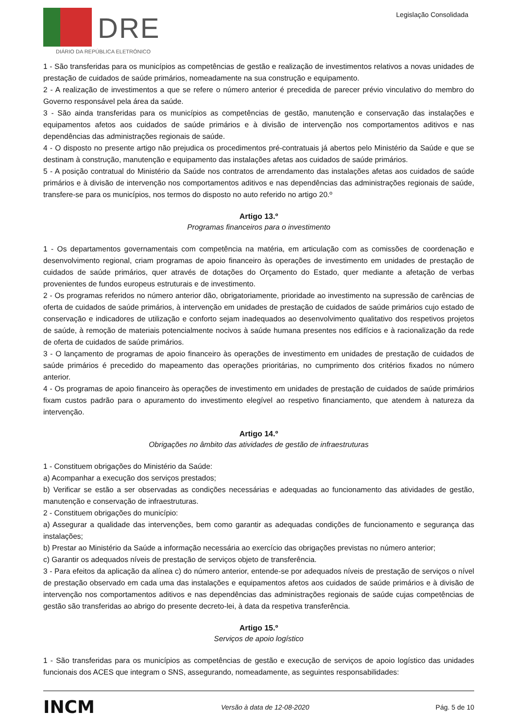DRE
DIÁRIO DA REPÚBLICA ELETRÓNICO
Legislação Consolidada
1 - São transferidas para os municípios as competências de gestão e realização de investimentos relativos a novas unidades de prestação de cuidados de saúde primários, nomeadamente na sua construção e equipamento.
2 - A realização de investimentos a que se refere o número anterior é precedida de parecer prévio vinculativo do membro do Governo responsável pela área da saúde.
3 - São ainda transferidas para os municípios as competências de gestão, manutenção e conservação das instalações e equipamentos afetos aos cuidados de saúde primários e à divisão de intervenção nos comportamentos aditivos e nas dependências das administrações regionais de saúde.
4 - O disposto no presente artigo não prejudica os procedimentos pré-contratuais já abertos pelo Ministério da Saúde e que se destinam à construção, manutenção e equipamento das instalações afetas aos cuidados de saúde primários.
5 - A posição contratual do Ministério da Saúde nos contratos de arrendamento das instalações afetas aos cuidados de saúde primários e à divisão de intervenção nos comportamentos aditivos e nas dependências das administrações regionais de saúde, transfere-se para os municípios, nos termos do disposto no auto referido no artigo 20.º
Artigo 13.º
Programas financeiros para o investimento
1 - Os departamentos governamentais com competência na matéria, em articulação com as comissões de coordenação e desenvolvimento regional, criam programas de apoio financeiro às operações de investimento em unidades de prestação de cuidados de saúde primários, quer através de dotações do Orçamento do Estado, quer mediante a afetação de verbas provenientes de fundos europeus estruturais e de investimento.
2 - Os programas referidos no número anterior dão, obrigatoriamente, prioridade ao investimento na supressão de carências de oferta de cuidados de saúde primários, à intervenção em unidades de prestação de cuidados de saúde primários cujo estado de conservação e indicadores de utilização e conforto sejam inadequados ao desenvolvimento qualitativo dos respetivos projetos de saúde, à remoção de materiais potencialmente nocivos à saúde humana presentes nos edifícios e à racionalização da rede de oferta de cuidados de saúde primários.
3 - O lançamento de programas de apoio financeiro às operações de investimento em unidades de prestação de cuidados de saúde primários é precedido do mapeamento das operações prioritárias, no cumprimento dos critérios fixados no número anterior.
4 - Os programas de apoio financeiro às operações de investimento em unidades de prestação de cuidados de saúde primários fixam custos padrão para o apuramento do investimento elegível ao respetivo financiamento, que atendem à natureza da intervenção.
Artigo 14.º
Obrigações no âmbito das atividades de gestão de infraestruturas
1 - Constituem obrigações do Ministério da Saúde:
a) Acompanhar a execução dos serviços prestados;
b) Verificar se estão a ser observadas as condições necessárias e adequadas ao funcionamento das atividades de gestão, manutenção e conservação de infraestruturas.
2 - Constituem obrigações do município:
a) Assegurar a qualidade das intervenções, bem como garantir as adequadas condições de funcionamento e segurança das instalações;
b) Prestar ao Ministério da Saúde a informação necessária ao exercício das obrigações previstas no número anterior;
c) Garantir os adequados níveis de prestação de serviços objeto de transferência.
3 - Para efeitos da aplicação da alínea c) do número anterior, entende-se por adequados níveis de prestação de serviços o nível de prestação observado em cada uma das instalações e equipamentos afetos aos cuidados de saúde primários e à divisão de intervenção nos comportamentos aditivos e nas dependências das administrações regionais de saúde cujas competências de gestão são transferidas ao abrigo do presente decreto-lei, à data da respetiva transferência.
Artigo 15.º
Serviços de apoio logístico
1 - São transferidas para os municípios as competências de gestão e execução de serviços de apoio logístico das unidades funcionais dos ACES que integram o SNS, assegurando, nomeadamente, as seguintes responsabilidades:
INCM Versão à data de 12-08-2020 Pág. 5 de 10